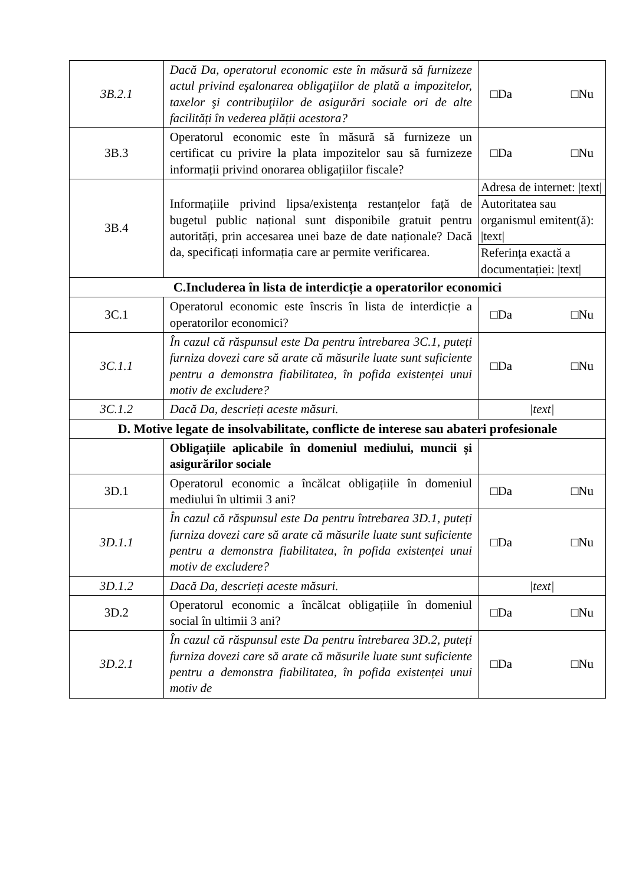| 3B.2.1 | Dacă Da, operatorul economic este în măsură să furnizeze actul privind eşalonarea obligaţiilor de plată a impozitelor, taxelor şi contribuţiilor de asigurări sociale ori de alte facilități în vederea plății acestora? | □Da □Nu |
| 3B.3 | Operatorul economic este în măsură să furnizeze un certificat cu privire la plata impozitelor sau să furnizeze informații privind onorarea obligațiilor fiscale? | □Da □Nu |
| 3B.4 | Informațiile privind lipsa/existența restanțelor față de bugetul public național sunt disponibile gratuit pentru autorități, prin accesarea unei baze de date naționale? Dacă da, specificați informația care ar permite verificarea. | Adresa de internet: /text/ Autoritatea sau organismul emitent(ă): /text/ Referința exactă a documentației: /text/ |
| C.Includerea în lista de interdicție a operatorilor economici | | |
| 3C.1 | Operatorul economic este înscris în lista de interdicție a operatorilor economici? | □Da □Nu |
| 3C.1.1 | În cazul că răspunsul este Da pentru întrebarea 3C.1, puteți furniza dovezi care să arate că măsurile luate sunt suficiente pentru a demonstra fiabilitatea, în pofida existenței unui motiv de excludere? | □Da □Nu |
| 3C.1.2 | Dacă Da, descrieți aceste măsuri. | /text/ |
| D. Motive legate de insolvabilitate, conflicte de interese sau abateri profesionale | | |
| | Obligațiile aplicabile în domeniul mediului, muncii și asigurărilor sociale | |
| 3D.1 | Operatorul economic a încălcat obligațiile în domeniul mediului în ultimii 3 ani? | □Da □Nu |
| 3D.1.1 | În cazul că răspunsul este Da pentru întrebarea 3D.1, puteți furniza dovezi care să arate că măsurile luate sunt suficiente pentru a demonstra fiabilitatea, în pofida existenței unui motiv de excludere? | □Da □Nu |
| 3D.1.2 | Dacă Da, descrieți aceste măsuri. | /text/ |
| 3D.2 | Operatorul economic a încălcat obligațiile în domeniul social în ultimii 3 ani? | □Da □Nu |
| 3D.2.1 | În cazul că răspunsul este Da pentru întrebarea 3D.2, puteți furniza dovezi care să arate că măsurile luate sunt suficiente pentru a demonstra fiabilitatea, în pofida existenței unui motiv de | □Da □Nu |